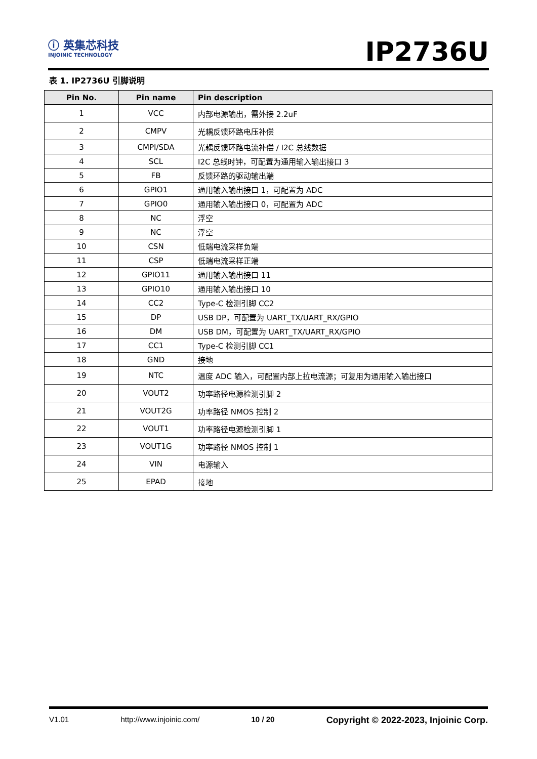ⓘ 英集芯科技
INJOINIC TECHNOLOGY
IP2736U
表 1. IP2736U 引脚说明
| Pin No. | Pin name | Pin description |
| --- | --- | --- |
| 1 | VCC | 内部电源输出，需外接 2.2uF |
| 2 | CMPV | 光耦反馈环路电压补偿 |
| 3 | CMPI/SDA | 光耦反馈环路电流补偿 / I2C 总线数据 |
| 4 | SCL | I2C 总线时钟，可配置为通用输入输出接口 3 |
| 5 | FB | 反馈环路的驱动输出端 |
| 6 | GPIO1 | 通用输入输出接口 1，可配置为 ADC |
| 7 | GPIO0 | 通用输入输出接口 0，可配置为 ADC |
| 8 | NC | 浮空 |
| 9 | NC | 浮空 |
| 10 | CSN | 低端电流采样负端 |
| 11 | CSP | 低端电流采样正端 |
| 12 | GPIO11 | 通用输入输出接口 11 |
| 13 | GPIO10 | 通用输入输出接口 10 |
| 14 | CC2 | Type-C 检测引脚 CC2 |
| 15 | DP | USB DP，可配置为 UART_TX/UART_RX/GPIO |
| 16 | DM | USB DM，可配置为 UART_TX/UART_RX/GPIO |
| 17 | CC1 | Type-C 检测引脚 CC1 |
| 18 | GND | 接地 |
| 19 | NTC | 温度 ADC 输入，可配置内部上拉电流源；可复用为通用输入输出接口 |
| 20 | VOUT2 | 功率路径电源检测引脚 2 |
| 21 | VOUT2G | 功率路径 NMOS 控制 2 |
| 22 | VOUT1 | 功率路径电源检测引脚 1 |
| 23 | VOUT1G | 功率路径 NMOS 控制 1 |
| 24 | VIN | 电源输入 |
| 25 | EPAD | 接地 |
V1.01 http://www.injoinic.com/ 10 / 20 Copyright © 2022-2023, Injoinic Corp.